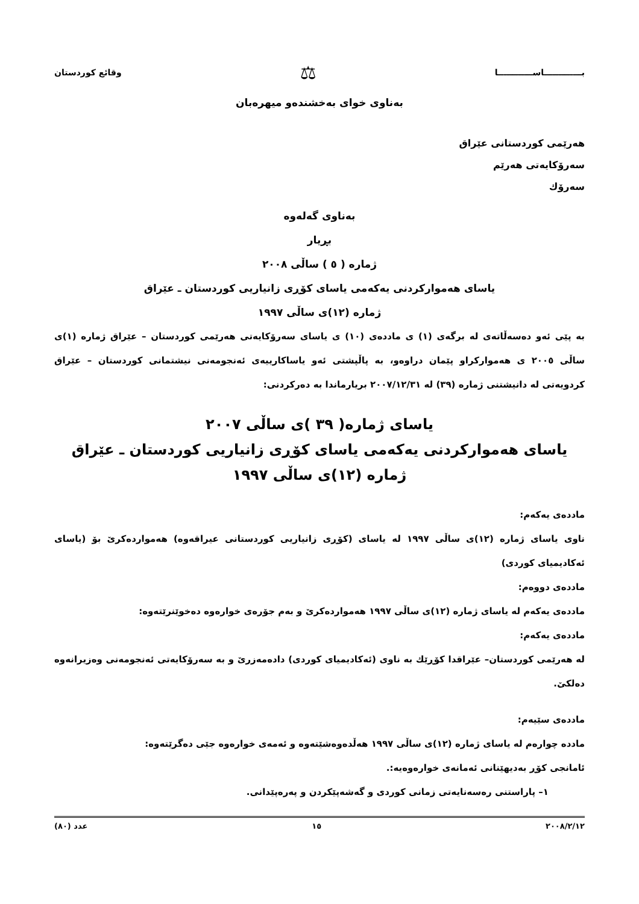بـــــــــــــاســــــــــــا ⚖ وقائع كوردستان
بەناوی خوای بەخشندەو میهرەبان
هەرێمی كوردستانی عێراق
سەرۆكایەتی هەرێم
سەرۆك
بەناوی گەلەوە
بڕیار
ژمارە ( ٥ ) ساڵی ٢٠٠٨
یاسای هەمواركردنی یەكەمی یاسای كۆڕی زانیاریی كوردستان ـ عێراق
ژمارە (١٢)ی ساڵی ١٩٩٧
بە پێی ئەو دەسەڵاتەی لە برگەی (١) ی ماددەی (١٠) ی یاسای سەرۆكایەتی هەرێمی كوردستان – عێراق ژمارە (١)ی ساڵی ٢٠٠٥ ی هەمواركراو پێمان دراوەو، بە پاڵپشتی ئەو یاساكارییەی ئەنجومەنی نیشتمانی كوردستان – عێراق كردویەتی لە دانیشتنی ژمارە (٣٩) لە ٢٠٠٧/١٢/٣١ بریارماندا بە دەركردنی:
یاسای ژمارە( ٣٩ )ی ساڵی ٢٠٠٧
یاسای هەمواركردنی یەكەمی یاسای كۆڕی زانیاریی كوردستان ـ عێراق
ژمارە (١٢)ی ساڵی ١٩٩٧
ماددەی یەكەم:
ناوی یاسای ژمارە (١٢)ی ساڵی ١٩٩٧ لە یاسای (كۆڕی زانیاریی كوردستانی عیراقەوە) هەمواردەكرێ بۆ (یاسای ئەكادیمیای كوردی)
ماددەی دووەم:
ماددەی یەكەم لە یاسای ژمارە (١٢)ی ساڵی ١٩٩٧ هەمواردەكرێ و بەم جۆرەی خوارەوە دەخوێنرێتەوە:
ماددەی یەكەم:
لە هەرێمی كوردستان– عێراقدا كۆڕێك بە ناوی (ئەكادیمیای كوردی) دادەمەزرێ و بە سەرۆكایەتی ئەنجومەنی وەزیرانەوە دەلكێ.
ماددەی سێیەم:
مادده چوارەم لە یاسای ژمارە (١٢)ی ساڵی ١٩٩٧ هەڵدەوەشێتەوە و ئەمەی خوارەوە جێی دەگرێتەوە:
ئامانجی كۆڕ بەدیهێنانی ئەمانەی خوارەوەیە:.
١– پاراستنی رەسەنایەتی زمانی كوردی و گەشەپێكردن و پەرەپێدانی.
٢٠٠٨/٢/١٢ ١٥ عدد (٨٠)